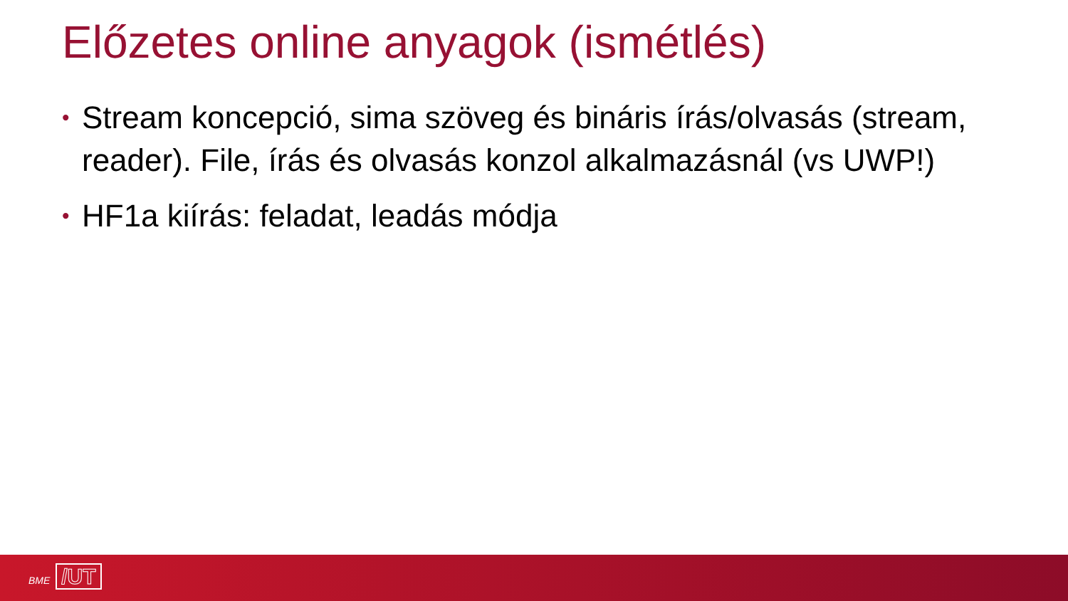Előzetes online anyagok (ismétlés)
• Stream koncepció, sima szöveg és bináris írás/olvasás (stream, reader). File, írás és olvasás konzol alkalmazásnál (vs UWP!)
• HF1a kiírás: feladat, leadás módja
BME /UT